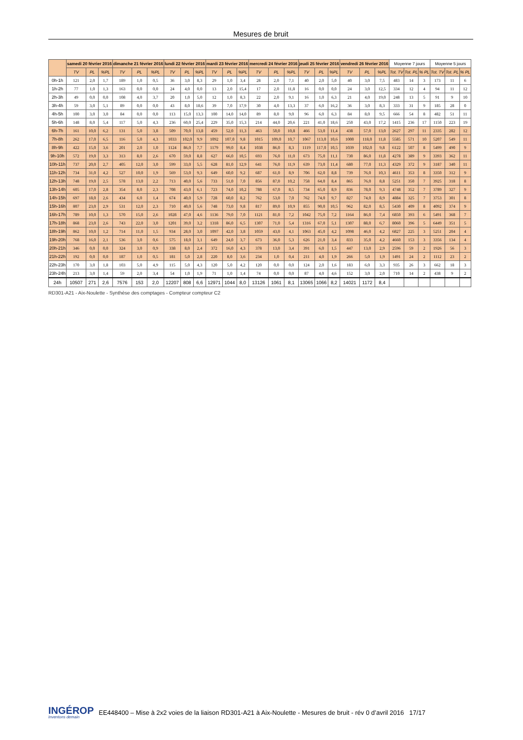Mesures de bruit
| | samedi 20 février 2016 | | | dimanche 21 février 2016 | | | lundi 22 février 2016 | | | mardi 23 février 2016 | | | mercredi 24 février 2016 | | | jeudi 25 février 2016 | | | vendredi 26 février 2016 | | | Moyenne 7 jours | | | Moyenne 5 jours | | |
| --- | --- | --- | --- | --- | --- | --- | --- | --- | --- | --- | --- | --- | --- | --- | --- | --- | --- | --- | --- | --- | --- | --- | --- | --- | --- | --- | --- |
| | TV | PL | %PL | TV | PL | %PL | TV | PL | %PL | TV | PL | %PL | TV | PL | %PL | TV | PL | %PL | TV | PL | %PL | Tot. TV | Tot. PL | % PL | Tot. TV | Tot. PL | % PL |
| 0h-1h | 121 | 2,0 | 1,7 | 189 | 1,0 | 0,5 | 36 | 3,0 | 8,3 | 29 | 1,0 | 3,4 | 28 | 2,0 | 7,1 | 40 | 2,0 | 5,0 | 40 | 3,0 | 7,5 | 483 | 14 | 3 | 173 | 11 | 6 |
| 1h-2h | 77 | 1,0 | 1,3 | 163 | 0,0 | 0,0 | 24 | 4,0 | 0,0 | 13 | 2,0 | 15,4 | 17 | 2,0 | 11,8 | 16 | 0,0 | 0,0 | 24 | 3,0 | 12,5 | 334 | 12 | 4 | 94 | 11 | 12 |
| 2h-3h | 49 | 0,0 | 0,0 | 108 | 4,0 | 3,7 | 20 | 1,0 | 5,0 | 12 | 1,0 | 8,3 | 22 | 2,0 | 9,1 | 16 | 1,0 | 6,3 | 21 | 4,0 | 19,0 | 248 | 13 | 5 | 91 | 9 | 10 |
| 3h-4h | 59 | 3,0 | 5,1 | 89 | 0,0 | 0,0 | 43 | 8,0 | 18,6 | 39 | 7,0 | 17,9 | 30 | 4,0 | 13,3 | 37 | 6,0 | 16,2 | 36 | 3,0 | 8,3 | 333 | 31 | 9 | 185 | 28 | 0 |
| 4h-5h | 100 | 3,0 | 3,0 | 84 | 0,0 | 0,0 | 113 | 15,0 | 13,3 | 100 | 14,0 | 14,0 | 89 | 8,0 | 9,0 | 96 | 6,0 | 6,3 | 84 | 8,0 | 9,5 | 666 | 54 | 8 | 482 | 51 | 11 |
| 5h-6h | 148 | 8,0 | 5,4 | 117 | 5,0 | 4,3 | 236 | 60,0 | 25,4 | 229 | 35,0 | 15,3 | 214 | 44,0 | 20,6 | 221 | 41,0 | 18,6 | 250 | 43,0 | 17,2 | 1415 | 236 | 17 | 1150 | 223 | 19 |
| 6h-7h | 161 | 10,0 | 6,2 | 131 | 5,0 | 3,8 | 509 | 70,0 | 13,8 | 459 | 52,0 | 11,3 | 463 | 50,0 | 10,8 | 466 | 53,0 | 11,4 | 438 | 57,0 | 13,0 | 2627 | 297 | 11 | 2335 | 282 | 12 |
| 7h-8h | 262 | 17,0 | 6,5 | 116 | 5,0 | 4,3 | 1033 | 102,0 | 9,9 | 1092 | 107,0 | 9,8 | 1015 | 109,0 | 10,7 | 1067 | 113,0 | 10,6 | 1000 | 118,0 | 11,8 | 5585 | 571 | 10 | 5207 | 549 | 11 |
| 8h-9h | 422 | 15,0 | 3,6 | 201 | 2,0 | 1,0 | 1124 | 86,0 | 7,7 | 1179 | 99,0 | 8,4 | 1038 | 86,0 | 8,3 | 1119 | 117,0 | 10,5 | 1039 | 102,0 | 9,8 | 6122 | 507 | 8 | 5499 | 490 | 9 |
| 9h-10h | 572 | 19,0 | 3,3 | 313 | 8,0 | 2,6 | 670 | 59,0 | 8,8 | 627 | 66,0 | 10,5 | 693 | 76,0 | 11,0 | 673 | 75,0 | 11,1 | 730 | 86,0 | 11,8 | 4278 | 389 | 9 | 3393 | 362 | 11 |
| 10h-11h | 737 | 20,0 | 2,7 | 405 | 12,0 | 3,0 | 599 | 33,0 | 5,5 | 628 | 81,0 | 12,9 | 641 | 76,0 | 11,9 | 639 | 73,0 | 11,4 | 680 | 77,0 | 11,3 | 4329 | 372 | 9 | 3187 | 340 | 11 |
| 11h-12h | 734 | 31,0 | 4,2 | 527 | 10,0 | 1,9 | 569 | 53,0 | 9,3 | 649 | 60,0 | 9,2 | 687 | 61,0 | 8,9 | 706 | 62,0 | 8,8 | 739 | 76,0 | 10,3 | 4611 | 353 | 8 | 3350 | 312 | 9 |
| 12h-13h | 748 | 19,0 | 2,5 | 578 | 13,0 | 2,2 | 713 | 40,0 | 5,6 | 733 | 51,0 | 7,0 | 856 | 87,0 | 10,2 | 758 | 64,0 | 8,4 | 865 | 76,0 | 8,8 | 5251 | 350 | 7 | 3925 | 318 | 8 |
| 13h-14h | 605 | 17,0 | 2,8 | 354 | 8,0 | 2,3 | 708 | 43,0 | 6,1 | 723 | 74,0 | 10,2 | 788 | 67,0 | 8,5 | 734 | 65,0 | 8,9 | 836 | 78,0 | 9,3 | 4748 | 352 | 7 | 3789 | 327 | 9 |
| 14h-15h | 697 | 18,0 | 2,6 | 434 | 6,0 | 1,4 | 674 | 40,0 | 5,9 | 728 | 60,0 | 8,2 | 762 | 53,0 | 7,0 | 762 | 74,0 | 9,7 | 827 | 74,0 | 8,9 | 4884 | 325 | 7 | 3753 | 301 | 8 |
| 15h-16h | 807 | 23,0 | 2,9 | 531 | 12,0 | 2,3 | 710 | 40,0 | 5,6 | 748 | 73,0 | 9,8 | 817 | 89,0 | 10,9 | 855 | 90,0 | 10,5 | 962 | 82,0 | 8,5 | 5430 | 409 | 8 | 4092 | 374 | 9 |
| 16h-17h | 789 | 10,0 | 1,3 | 570 | 15,0 | 2,6 | 1028 | 47,0 | 4,6 | 1136 | 79,0 | 7,0 | 1121 | 81,0 | 7,2 | 1042 | 75,0 | 7,2 | 1164 | 86,0 | 7,4 | 6850 | 393 | 6 | 5491 | 368 | 7 |
| 17h-18h | 868 | 23,0 | 2,6 | 743 | 22,0 | 3,0 | 1201 | 39,0 | 3,2 | 1318 | 86,0 | 6,5 | 1307 | 71,0 | 5,4 | 1316 | 67,0 | 5,1 | 1307 | 88,0 | 6,7 | 8060 | 396 | 5 | 6449 | 351 | 5 |
| 18h-19h | 862 | 10,0 | 1,2 | 714 | 11,0 | 1,5 | 934 | 28,0 | 3,0 | 1097 | 42,0 | 3,8 | 1059 | 43,0 | 4,1 | 1063 | 45,0 | 4,2 | 1098 | 46,0 | 4,2 | 6827 | 225 | 3 | 5251 | 204 | 4 |
| 19h-20h | 768 | 16,0 | 2,1 | 536 | 3,0 | 0,6 | 575 | 18,0 | 3,1 | 649 | 24,0 | 3,7 | 673 | 36,0 | 5,3 | 626 | 21,0 | 3,4 | 833 | 35,0 | 4,2 | 4660 | 153 | 3 | 3356 | 134 | 4 |
| 20h-21h | 346 | 0,0 | 0,0 | 324 | 3,0 | 0,9 | 338 | 8,0 | 2,4 | 372 | 16,0 | 4,3 | 378 | 13,0 | 3,4 | 391 | 6,0 | 1,5 | 447 | 13,0 | 2,9 | 2596 | 59 | 2 | 1926 | 56 | 3 |
| 21h-22h | 192 | 0,0 | 0,0 | 187 | 1,0 | 0,5 | 181 | 5,0 | 2,8 | 220 | 8,0 | 3,6 | 234 | 1,0 | 0,4 | 211 | 4,0 | 1,9 | 266 | 5,0 | 1,9 | 1491 | 24 | 2 | 1112 | 23 | 2 |
| 22h-23h | 170 | 3,0 | 1,8 | 103 | 5,0 | 4,9 | 115 | 5,0 | 4,3 | 120 | 5,0 | 4,2 | 120 | 0,0 | 0,0 | 124 | 2,0 | 1,6 | 183 | 6,0 | 3,3 | 935 | 26 | 3 | 662 | 18 | 3 |
| 23h-24h | 213 | 3,0 | 1,4 | 59 | 2,0 | 3,4 | 54 | 1,0 | 1,9 | 71 | 1,0 | 1,4 | 74 | 0,0 | 0,0 | 87 | 4,0 | 4,6 | 152 | 3,0 | 2,0 | 710 | 14 | 2 | 438 | 9 | 2 |
| 24h | 10507 | 271 | 2,6 | 7576 | 153 | 2,0 | 12207 | 808 | 6,6 | 12971 | 1044 | 8,0 | 13126 | 1061 | 8,1 | 13065 | 1066 | 8,2 | 14021 | 1172 | 8,4 | | | | | | |
RD301-A21 - Aix-Noulette - Synthèse des comptages - Compteur compteur C2
INGÉROP
Inventons demain
EE448400 – Mise à 2x2 voies de la liaison RD301-A21 à Aix-Noulette - Mesures de bruit - rév 0 d’avril 2016 17/17